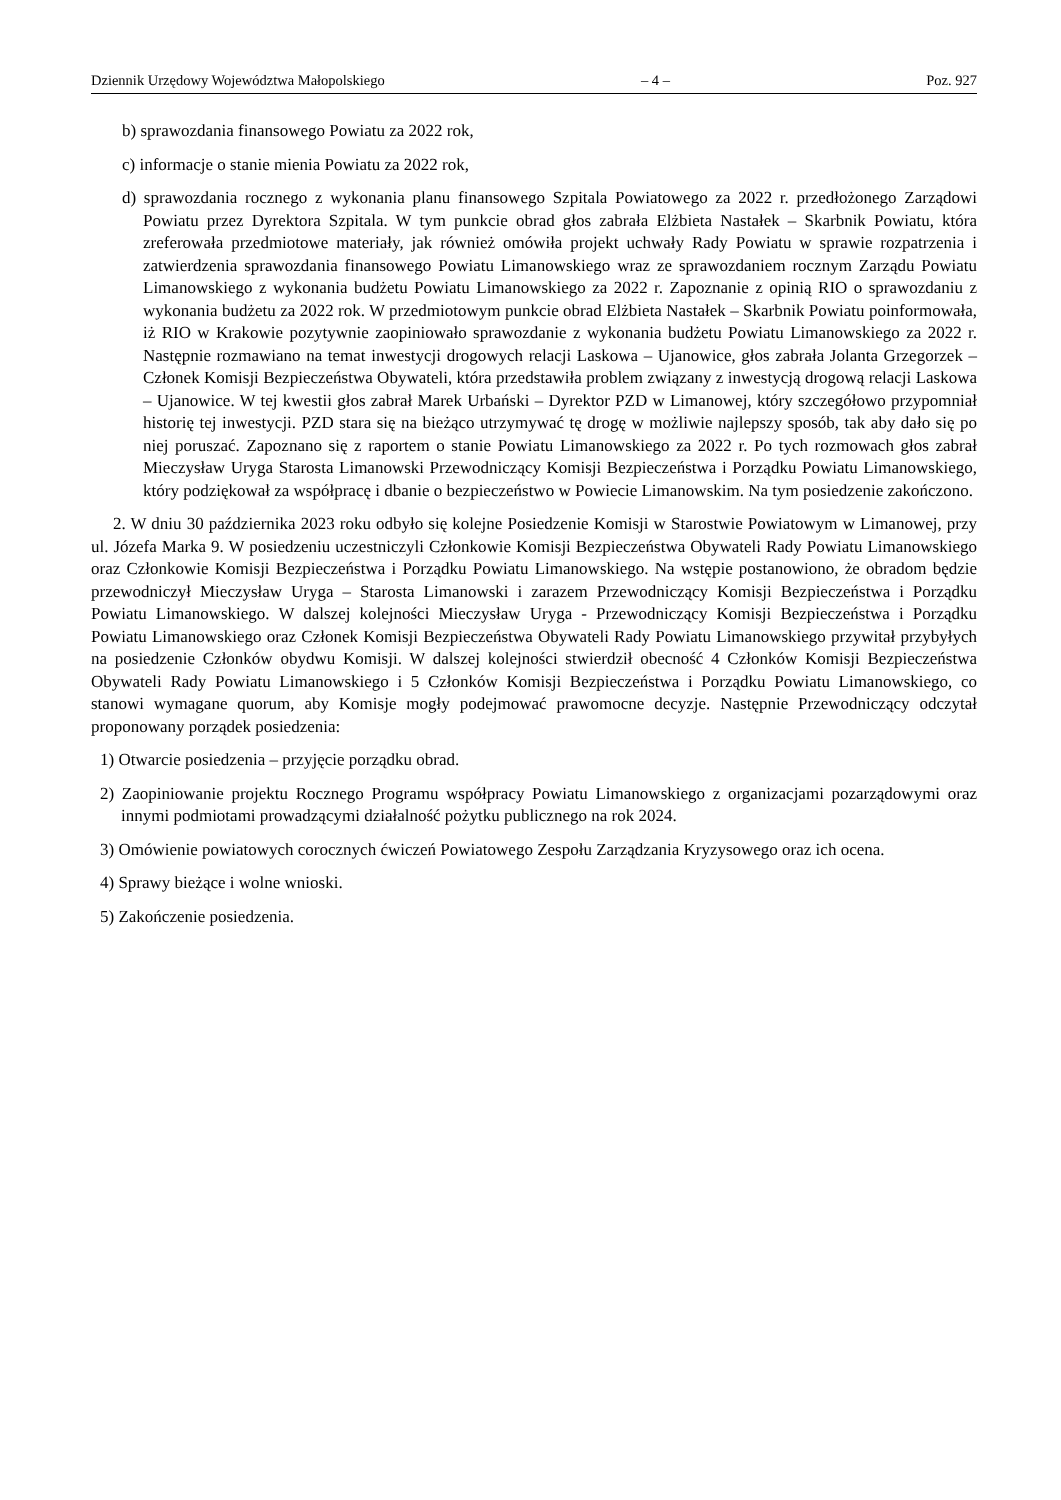Dziennik Urzędowy Województwa Małopolskiego – 4 – Poz. 927
b) sprawozdania finansowego Powiatu za 2022 rok,
c) informacje o stanie mienia Powiatu za 2022 rok,
d) sprawozdania rocznego z wykonania planu finansowego Szpitala Powiatowego za 2022 r. przedłożonego Zarządowi Powiatu przez Dyrektora Szpitala. W tym punkcie obrad głos zabrała Elżbieta Nastałek – Skarbnik Powiatu, która zreferowała przedmiotowe materiały, jak również omówiła projekt uchwały Rady Powiatu w sprawie rozpatrzenia i zatwierdzenia sprawozdania finansowego Powiatu Limanowskiego wraz ze sprawozdaniem rocznym Zarządu Powiatu Limanowskiego z wykonania budżetu Powiatu Limanowskiego za 2022 r. Zapoznanie z opinią RIO o sprawozdaniu z wykonania budżetu za 2022 rok. W przedmiotowym punkcie obrad Elżbieta Nastałek – Skarbnik Powiatu poinformowała, iż RIO w Krakowie pozytywnie zaopiniowało sprawozdanie z wykonania budżetu Powiatu Limanowskiego za 2022 r. Następnie rozmawiano na temat inwestycji drogowych relacji Laskowa – Ujanowice, głos zabrała Jolanta Grzegorzek – Członek Komisji Bezpieczeństwa Obywateli, która przedstawiła problem związany z inwestycją drogową relacji Laskowa – Ujanowice. W tej kwestii głos zabrał Marek Urbański – Dyrektor PZD w Limanowej, który szczegółowo przypomniał historię tej inwestycji. PZD stara się na bieżąco utrzymywać tę drogę w możliwie najlepszy sposób, tak aby dało się po niej poruszać. Zapoznano się z raportem o stanie Powiatu Limanowskiego za 2022 r. Po tych rozmowach głos zabrał Mieczysław Uryga Starosta Limanowski Przewodniczący Komisji Bezpieczeństwa i Porządku Powiatu Limanowskiego, który podziękował za współpracę i dbanie o bezpieczeństwo w Powiecie Limanowskim. Na tym posiedzenie zakończono.
2. W dniu 30 października 2023 roku odbyło się kolejne Posiedzenie Komisji w Starostwie Powiatowym w Limanowej, przy ul. Józefa Marka 9. W posiedzeniu uczestniczyli Członkowie Komisji Bezpieczeństwa Obywateli Rady Powiatu Limanowskiego oraz Członkowie Komisji Bezpieczeństwa i Porządku Powiatu Limanowskiego. Na wstępie postanowiono, że obradom będzie przewodniczył Mieczysław Uryga – Starosta Limanowski i zarazem Przewodniczący Komisji Bezpieczeństwa i Porządku Powiatu Limanowskiego. W dalszej kolejności Mieczysław Uryga - Przewodniczący Komisji Bezpieczeństwa i Porządku Powiatu Limanowskiego oraz Członek Komisji Bezpieczeństwa Obywateli Rady Powiatu Limanowskiego przywitał przybyłych na posiedzenie Członków obydwu Komisji. W dalszej kolejności stwierdził obecność 4 Członków Komisji Bezpieczeństwa Obywateli Rady Powiatu Limanowskiego i 5 Członków Komisji Bezpieczeństwa i Porządku Powiatu Limanowskiego, co stanowi wymagane quorum, aby Komisje mogły podejmować prawomocne decyzje. Następnie Przewodniczący odczytał proponowany porządek posiedzenia:
1) Otwarcie posiedzenia – przyjęcie porządku obrad.
2) Zaopiniowanie projektu Rocznego Programu współpracy Powiatu Limanowskiego z organizacjami pozarządowymi oraz innymi podmiotami prowadzącymi działalność pożytku publicznego na rok 2024.
3) Omówienie powiatowych corocznych ćwiczeń Powiatowego Zespołu Zarządzania Kryzysowego oraz ich ocena.
4) Sprawy bieżące i wolne wnioski.
5) Zakończenie posiedzenia.